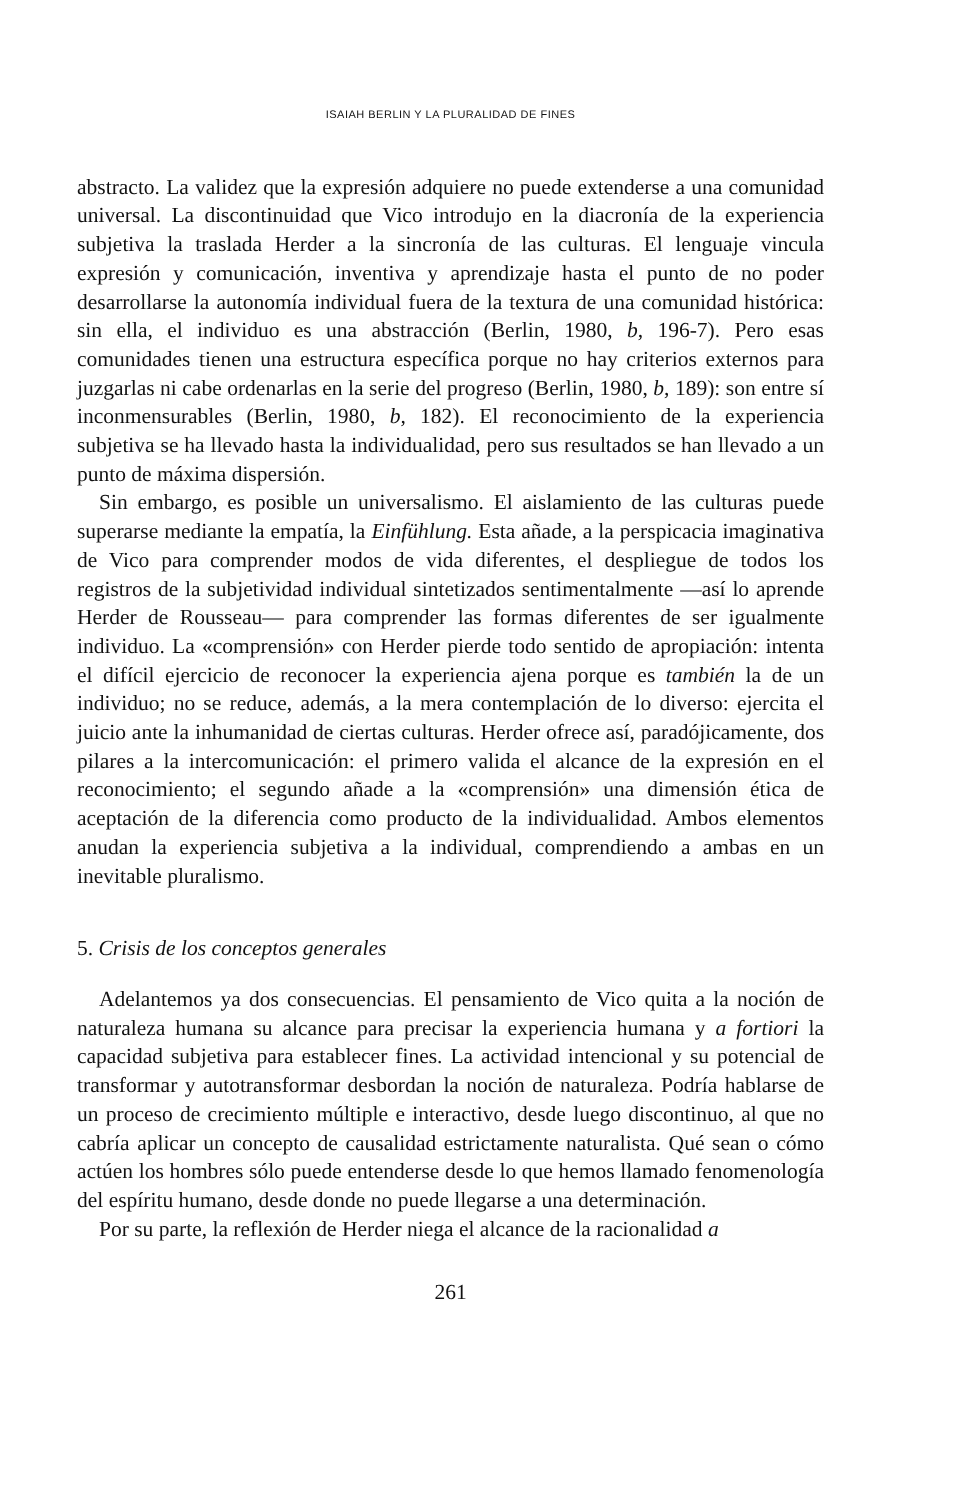ISAIAH BERLIN Y LA PLURALIDAD DE FINES
abstracto. La validez que la expresión adquiere no puede extenderse a una comunidad universal. La discontinuidad que Vico introdujo en la diacronía de la experiencia subjetiva la traslada Herder a la sincronía de las culturas. El lenguaje vincula expresión y comunicación, inventiva y aprendizaje hasta el punto de no poder desarrollarse la autonomía individual fuera de la textura de una comunidad histórica: sin ella, el individuo es una abstracción (Berlin, 1980, b, 196-7). Pero esas comunidades tienen una estructura específica porque no hay criterios externos para juzgarlas ni cabe ordenarlas en la serie del progreso (Berlin, 1980, b, 189): son entre sí inconmensurables (Berlin, 1980, b, 182). El reconocimiento de la experiencia subjetiva se ha llevado hasta la individualidad, pero sus resultados se han llevado a un punto de máxima dispersión.
Sin embargo, es posible un universalismo. El aislamiento de las culturas puede superarse mediante la empatía, la Einfühlung. Esta añade, a la perspicacia imaginativa de Vico para comprender modos de vida diferentes, el despliegue de todos los registros de la subjetividad individual sintetizados sentimentalmente —así lo aprende Herder de Rousseau— para comprender las formas diferentes de ser igualmente individuo. La «comprensión» con Herder pierde todo sentido de apropiación: intenta el difícil ejercicio de reconocer la experiencia ajena porque es también la de un individuo; no se reduce, además, a la mera contemplación de lo diverso: ejercita el juicio ante la inhumanidad de ciertas culturas. Herder ofrece así, paradójicamente, dos pilares a la intercomunicación: el primero valida el alcance de la expresión en el reconocimiento; el segundo añade a la «comprensión» una dimensión ética de aceptación de la diferencia como producto de la individualidad. Ambos elementos anudan la experiencia subjetiva a la individual, comprendiendo a ambas en un inevitable pluralismo.
5. Crisis de los conceptos generales
Adelantemos ya dos consecuencias. El pensamiento de Vico quita a la noción de naturaleza humana su alcance para precisar la experiencia humana y a fortiori la capacidad subjetiva para establecer fines. La actividad intencional y su potencial de transformar y autotransformar desbordan la noción de naturaleza. Podría hablarse de un proceso de crecimiento múltiple e interactivo, desde luego discontinuo, al que no cabría aplicar un concepto de causalidad estrictamente naturalista. Qué sean o cómo actúen los hombres sólo puede entenderse desde lo que hemos llamado fenomenología del espíritu humano, desde donde no puede llegarse a una determinación.
Por su parte, la reflexión de Herder niega el alcance de la racionalidad a
261